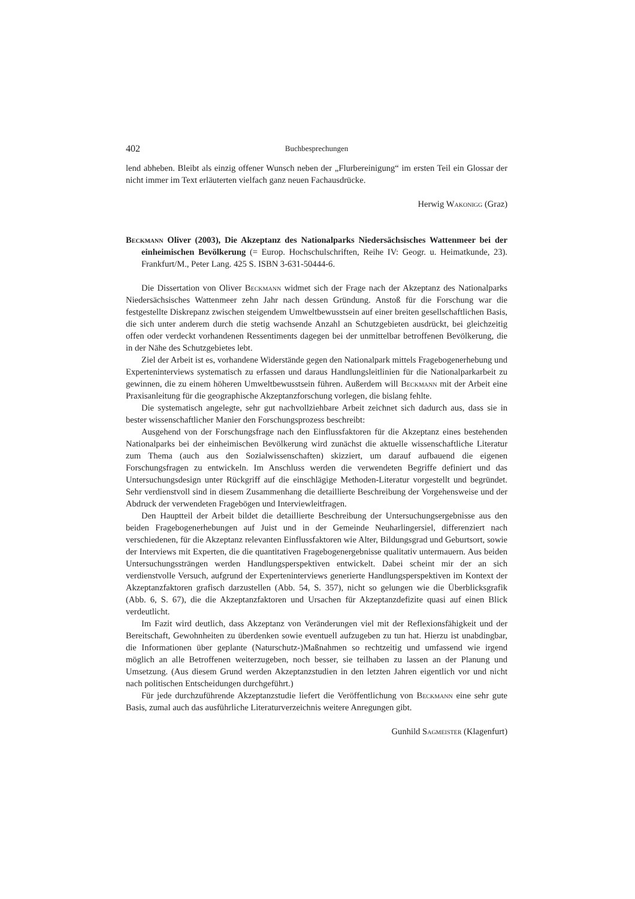402 Buchbesprechungen
lend abheben. Bleibt als einzig offener Wunsch neben der „Flurbereinigung“ im ersten Teil ein Glossar der nicht immer im Text erläuterten vielfach ganz neuen Fachausdrücke.
Herwig Wakonigg (Graz)
Beckmann Oliver (2003), Die Akzeptanz des Nationalparks Niedersächsisches Wattenmeer bei der einheimischen Bevölkerung (= Europ. Hochschulschriften, Reihe IV: Geogr. u. Heimatkunde, 23). Frankfurt/M., Peter Lang. 425 S. ISBN 3-631-50444-6.
Die Dissertation von Oliver Beckmann widmet sich der Frage nach der Akzeptanz des Nationalparks Niedersächsisches Wattenmeer zehn Jahr nach dessen Gründung. Anstoß für die Forschung war die festgestellte Diskrepanz zwischen steigendem Umweltbewusstsein auf einer breiten gesellschaftlichen Basis, die sich unter anderem durch die stetig wachsende Anzahl an Schutzgebieten ausdrückt, bei gleichzeitig offen oder verdeckt vorhandenen Ressentiments dagegen bei der unmittelbar betroffenen Bevölkerung, die in der Nähe des Schutzgebietes lebt.
Ziel der Arbeit ist es, vorhandene Widerstände gegen den Nationalpark mittels Fragebogenerhebung und Experteninterviews systematisch zu erfassen und daraus Handlungsleitlinien für die Nationalparkarbeit zu gewinnen, die zu einem höheren Umweltbewusstsein führen. Außerdem will Beckmann mit der Arbeit eine Praxisanleitung für die geographische Akzeptanzforschung vorlegen, die bislang fehlte.
Die systematisch angelegte, sehr gut nachvollziehbare Arbeit zeichnet sich dadurch aus, dass sie in bester wissenschaftlicher Manier den Forschungsprozess beschreibt:
Ausgehend von der Forschungsfrage nach den Einflussfaktoren für die Akzeptanz eines bestehenden Nationalparks bei der einheimischen Bevölkerung wird zunächst die aktuelle wissenschaftliche Literatur zum Thema (auch aus den Sozialwissenschaften) skizziert, um darauf aufbauend die eigenen Forschungsfragen zu entwickeln. Im Anschluss werden die verwendeten Begriffe definiert und das Untersuchungsdesign unter Rückgriff auf die einschlägige Methoden-Literatur vorgestellt und begründet. Sehr verdienstvoll sind in diesem Zusammenhang die detaillierte Beschreibung der Vorgehensweise und der Abdruck der verwendeten Fragebögen und Interviewleitfragen.
Den Hauptteil der Arbeit bildet die detaillierte Beschreibung der Untersuchungsergebnisse aus den beiden Fragebogenerhebungen auf Juist und in der Gemeinde Neuharlingersiel, differenziert nach verschiedenen, für die Akzeptanz relevanten Einflussfaktoren wie Alter, Bildungsgrad und Geburtsort, sowie der Interviews mit Experten, die die quantitativen Fragebogenergebnisse qualitativ untermauern. Aus beiden Untersuchungssträngen werden Handlungsperspektiven entwickelt. Dabei scheint mir der an sich verdienstvolle Versuch, aufgrund der Experteninterviews generierte Handlungsperspektiven im Kontext der Akzeptanzfaktoren grafisch darzustellen (Abb. 54, S. 357), nicht so gelungen wie die Überblicksgrafik (Abb. 6, S. 67), die die Akzeptanzfaktoren und Ursachen für Akzeptanzdefizite quasi auf einen Blick verdeutlicht.
Im Fazit wird deutlich, dass Akzeptanz von Veränderungen viel mit der Reflexionsfähigkeit und der Bereitschaft, Gewohnheiten zu überdenken sowie eventuell aufzugeben zu tun hat. Hierzu ist unabdingbar, die Informationen über geplante (Naturschutz-)Maßnahmen so rechtzeitig und umfassend wie irgend möglich an alle Betroffenen weiterzugeben, noch besser, sie teilhaben zu lassen an der Planung und Umsetzung. (Aus diesem Grund werden Akzeptanzstudien in den letzten Jahren eigentlich vor und nicht nach politischen Entscheidungen durchgeführt.)
Für jede durchzuführende Akzeptanzstudie liefert die Veröffentlichung von Beckmann eine sehr gute Basis, zumal auch das ausführliche Literaturverzeichnis weitere Anregungen gibt.
Gunhild Sagmeister (Klagenfurt)